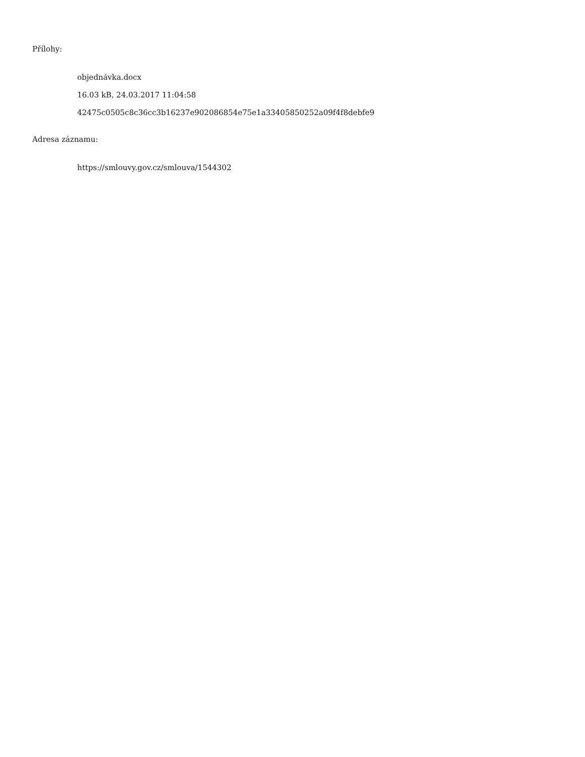Přílohy:
objednávka.docx
16.03 kB, 24.03.2017 11:04:58
42475c0505c8c36cc3b16237e902086854e75e1a33405850252a09f4f8debfe9
Adresa záznamu:
https://smlouvy.gov.cz/smlouva/1544302